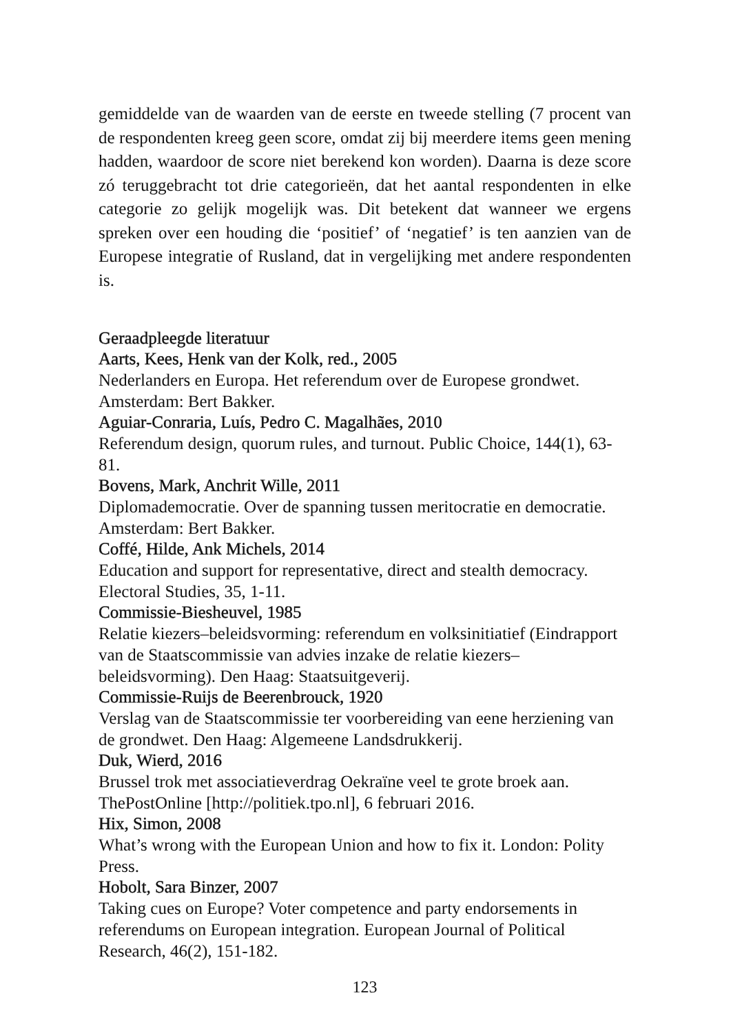gemiddelde van de waarden van de eerste en tweede stelling (7 procent van de respondenten kreeg geen score, omdat zij bij meerdere items geen mening hadden, waardoor de score niet berekend kon worden). Daarna is deze score zó teruggebracht tot drie categorieën, dat het aantal respondenten in elke categorie zo gelijk mogelijk was. Dit betekent dat wanneer we ergens spreken over een houding die ‘positief’ of ‘negatief’ is ten aanzien van de Europese integratie of Rusland, dat in vergelijking met andere respondenten is.
Geraadpleegde literatuur
Aarts, Kees, Henk van der Kolk, red., 2005
Nederlanders en Europa. Het referendum over de Europese grondwet. Amsterdam: Bert Bakker.
Aguiar-Conraria, Luís, Pedro C. Magalhães, 2010
Referendum design, quorum rules, and turnout. Public Choice, 144(1), 63-81.
Bovens, Mark, Anchrit Wille, 2011
Diplomademocratie. Over de spanning tussen meritocratie en democratie. Amsterdam: Bert Bakker.
Coffé, Hilde, Ank Michels, 2014
Education and support for representative, direct and stealth democracy. Electoral Studies, 35, 1-11.
Commissie-Biesheuvel, 1985
Relatie kiezers–beleidsvorming: referendum en volksinitiatief (Eindrapport van de Staatscommissie van advies inzake de relatie kiezers–beleidsvorming). Den Haag: Staatsuitgeverij.
Commissie-Ruijs de Beerenbrouck, 1920
Verslag van de Staatscommissie ter voorbereiding van eene herziening van de grondwet. Den Haag: Algemeene Landsdrukkerij.
Duk, Wierd, 2016
Brussel trok met associatieverdrag Oekraïne veel te grote broek aan. ThePostOnline [http://politiek.tpo.nl], 6 februari 2016.
Hix, Simon, 2008
What’s wrong with the European Union and how to fix it. London: Polity Press.
Hobolt, Sara Binzer, 2007
Taking cues on Europe? Voter competence and party endorsements in referendums on European integration. European Journal of Political Research, 46(2), 151-182.
123